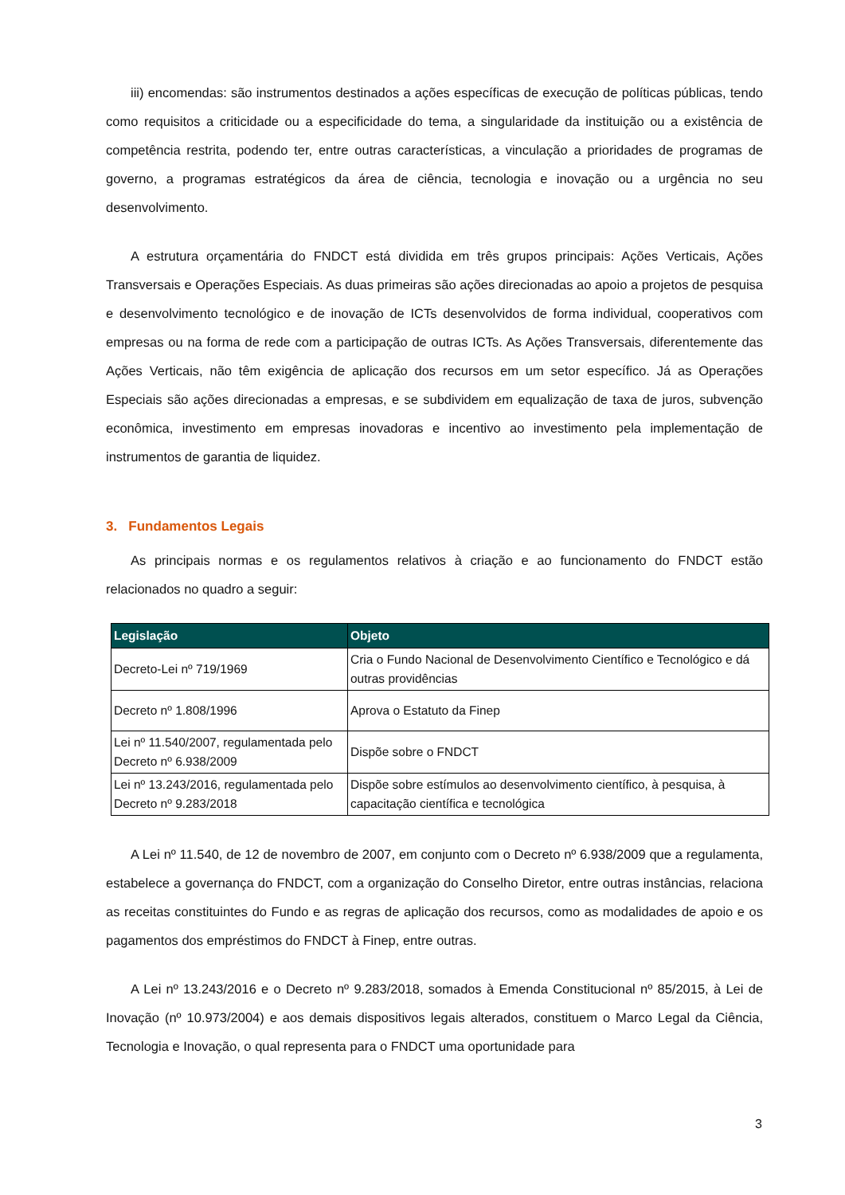iii) encomendas: são instrumentos destinados a ações específicas de execução de políticas públicas, tendo como requisitos a criticidade ou a especificidade do tema, a singularidade da instituição ou a existência de competência restrita, podendo ter, entre outras características, a vinculação a prioridades de programas de governo, a programas estratégicos da área de ciência, tecnologia e inovação ou a urgência no seu desenvolvimento.
A estrutura orçamentária do FNDCT está dividida em três grupos principais: Ações Verticais, Ações Transversais e Operações Especiais. As duas primeiras são ações direcionadas ao apoio a projetos de pesquisa e desenvolvimento tecnológico e de inovação de ICTs desenvolvidos de forma individual, cooperativos com empresas ou na forma de rede com a participação de outras ICTs. As Ações Transversais, diferentemente das Ações Verticais, não têm exigência de aplicação dos recursos em um setor específico. Já as Operações Especiais são ações direcionadas a empresas, e se subdividem em equalização de taxa de juros, subvenção econômica, investimento em empresas inovadoras e incentivo ao investimento pela implementação de instrumentos de garantia de liquidez.
3. Fundamentos Legais
As principais normas e os regulamentos relativos à criação e ao funcionamento do FNDCT estão relacionados no quadro a seguir:
| Legislação | Objeto |
| --- | --- |
| Decreto-Lei nº 719/1969 | Cria o Fundo Nacional de Desenvolvimento Científico e Tecnológico e dá outras providências |
| Decreto nº 1.808/1996 | Aprova o Estatuto da Finep |
| Lei nº 11.540/2007, regulamentada pelo Decreto nº 6.938/2009 | Dispõe sobre o FNDCT |
| Lei nº 13.243/2016, regulamentada pelo Decreto nº 9.283/2018 | Dispõe sobre estímulos ao desenvolvimento científico, à pesquisa, à capacitação científica e tecnológica |
A Lei nº 11.540, de 12 de novembro de 2007, em conjunto com o Decreto nº 6.938/2009 que a regulamenta, estabelece a governança do FNDCT, com a organização do Conselho Diretor, entre outras instâncias, relaciona as receitas constituintes do Fundo e as regras de aplicação dos recursos, como as modalidades de apoio e os pagamentos dos empréstimos do FNDCT à Finep, entre outras.
A Lei nº 13.243/2016 e o Decreto nº 9.283/2018, somados à Emenda Constitucional nº 85/2015, à Lei de Inovação (nº 10.973/2004) e aos demais dispositivos legais alterados, constituem o Marco Legal da Ciência, Tecnologia e Inovação, o qual representa para o FNDCT uma oportunidade para
3